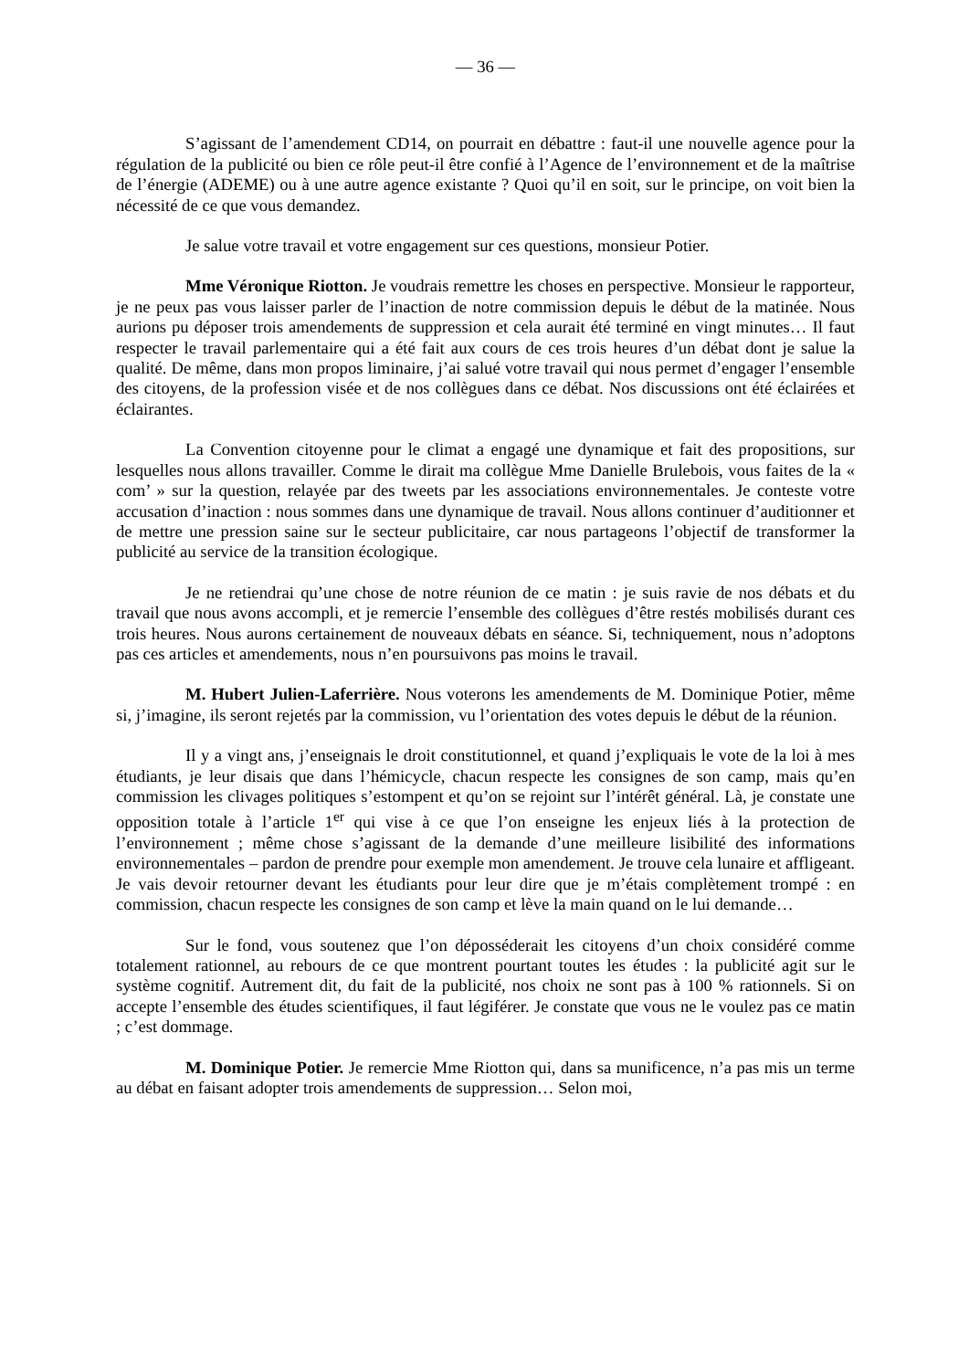— 36 —
S’agissant de l’amendement CD14, on pourrait en débattre : faut-il une nouvelle agence pour la régulation de la publicité ou bien ce rôle peut-il être confié à l’Agence de l’environnement et de la maîtrise de l’énergie (ADEME) ou à une autre agence existante ? Quoi qu’il en soit, sur le principe, on voit bien la nécessité de ce que vous demandez.
Je salue votre travail et votre engagement sur ces questions, monsieur Potier.
Mme Véronique Riotton. Je voudrais remettre les choses en perspective. Monsieur le rapporteur, je ne peux pas vous laisser parler de l’inaction de notre commission depuis le début de la matinée. Nous aurions pu déposer trois amendements de suppression et cela aurait été terminé en vingt minutes… Il faut respecter le travail parlementaire qui a été fait aux cours de ces trois heures d’un débat dont je salue la qualité. De même, dans mon propos liminaire, j’ai salué votre travail qui nous permet d’engager l’ensemble des citoyens, de la profession visée et de nos collègues dans ce débat. Nos discussions ont été éclairées et éclairantes.
La Convention citoyenne pour le climat a engagé une dynamique et fait des propositions, sur lesquelles nous allons travailler. Comme le dirait ma collègue Mme Danielle Brulebois, vous faites de la « com’ » sur la question, relayée par des tweets par les associations environnementales. Je conteste votre accusation d’inaction : nous sommes dans une dynamique de travail. Nous allons continuer d’auditionner et de mettre une pression saine sur le secteur publicitaire, car nous partageons l’objectif de transformer la publicité au service de la transition écologique.
Je ne retiendrai qu’une chose de notre réunion de ce matin : je suis ravie de nos débats et du travail que nous avons accompli, et je remercie l’ensemble des collègues d’être restés mobilisés durant ces trois heures. Nous aurons certainement de nouveaux débats en séance. Si, techniquement, nous n’adoptons pas ces articles et amendements, nous n’en poursuivons pas moins le travail.
M. Hubert Julien-Laferrière. Nous voterons les amendements de M. Dominique Potier, même si, j’imagine, ils seront rejetés par la commission, vu l’orientation des votes depuis le début de la réunion.
Il y a vingt ans, j’enseignais le droit constitutionnel, et quand j’expliquais le vote de la loi à mes étudiants, je leur disais que dans l’hémicycle, chacun respecte les consignes de son camp, mais qu’en commission les clivages politiques s’estompent et qu’on se rejoint sur l’intérêt général. Là, je constate une opposition totale à l’article 1<sup>er</sup> qui vise à ce que l’on enseigne les enjeux liés à la protection de l’environnement ; même chose s’agissant de la demande d’une meilleure lisibilité des informations environnementales – pardon de prendre pour exemple mon amendement. Je trouve cela lunaire et affligeant. Je vais devoir retourner devant les étudiants pour leur dire que je m’étais complètement trompé : en commission, chacun respecte les consignes de son camp et lève la main quand on le lui demande…
Sur le fond, vous soutenez que l’on déposséderait les citoyens d’un choix considéré comme totalement rationnel, au rebours de ce que montrent pourtant toutes les études : la publicité agit sur le système cognitif. Autrement dit, du fait de la publicité, nos choix ne sont pas à 100 % rationnels. Si on accepte l’ensemble des études scientifiques, il faut légiférer. Je constate que vous ne le voulez pas ce matin ; c’est dommage.
M. Dominique Potier. Je remercie Mme Riotton qui, dans sa munificence, n’a pas mis un terme au débat en faisant adopter trois amendements de suppression… Selon moi,